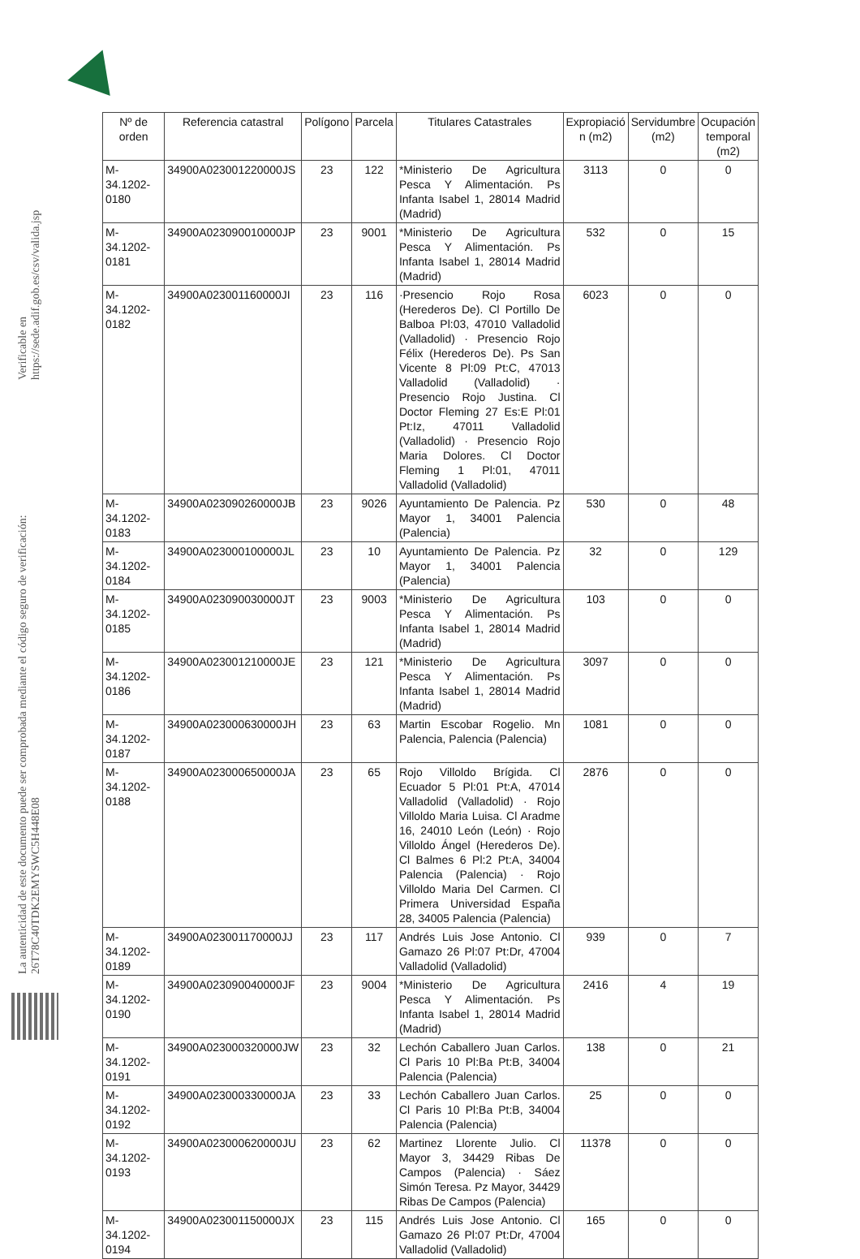La autenticidad de este documento puede ser comprobada mediante el código seguro de verificación: 26T78C40TDK2EMYSWC5H448E08
Verificable en https://sede.adif.gob.es/csv/valida.jsp
| Nº de orden | Referencia catastral | Polígono | Parcela | Titulares Catastrales | Expropiació n (m2) | Servidumbre (m2) | Ocupación temporal (m2) |
| --- | --- | --- | --- | --- | --- | --- | --- |
| M-34.1202-0180 | 34900A023001220000JS | 23 | 122 | *Ministerio De Agricultura Pesca Y Alimentación. Ps Infanta Isabel 1, 28014 Madrid (Madrid) | 3113 | 0 | 0 |
| M-34.1202-0181 | 34900A023090010000JP | 23 | 9001 | *Ministerio De Agricultura Pesca Y Alimentación. Ps Infanta Isabel 1, 28014 Madrid (Madrid) | 532 | 0 | 15 |
| M-34.1202-0182 | 34900A023001160000JI | 23 | 116 | ·Presencio Rojo Rosa (Herederos De). Cl Portillo De Balboa Pl:03, 47010 Valladolid (Valladolid) · Presencio Rojo Félix (Herederos De). Ps San Vicente 8 Pl:09 Pt:C, 47013 Valladolid (Valladolid) · Presencio Rojo Justina. Cl Doctor Fleming 27 Es:E Pl:01 Pt:Iz, 47011 Valladolid (Valladolid) · Presencio Rojo Maria Dolores. Cl Doctor Fleming 1 Pl:01, 47011 Valladolid (Valladolid) | 6023 | 0 | 0 |
| M-34.1202-0183 | 34900A023090260000JB | 23 | 9026 | Ayuntamiento De Palencia. Pz Mayor 1, 34001 Palencia (Palencia) | 530 | 0 | 48 |
| M-34.1202-0184 | 34900A023000100000JL | 23 | 10 | Ayuntamiento De Palencia. Pz Mayor 1, 34001 Palencia (Palencia) | 32 | 0 | 129 |
| M-34.1202-0185 | 34900A023090030000JT | 23 | 9003 | *Ministerio De Agricultura Pesca Y Alimentación. Ps Infanta Isabel 1, 28014 Madrid (Madrid) | 103 | 0 | 0 |
| M-34.1202-0186 | 34900A023001210000JE | 23 | 121 | *Ministerio De Agricultura Pesca Y Alimentación. Ps Infanta Isabel 1, 28014 Madrid (Madrid) | 3097 | 0 | 0 |
| M-34.1202-0187 | 34900A023000630000JH | 23 | 63 | Martin Escobar Rogelio. Mn Palencia, Palencia (Palencia) | 1081 | 0 | 0 |
| M-34.1202-0188 | 34900A023000650000JA | 23 | 65 | Rojo Villoldo Brígida. Cl Ecuador 5 Pl:01 Pt:A, 47014 Valladolid (Valladolid) · Rojo Villoldo Maria Luisa. Cl Aradme 16, 24010 León (León) · Rojo Villoldo Ángel (Herederos De). Cl Balmes 6 Pl:2 Pt:A, 34004 Palencia (Palencia) · Rojo Villoldo Maria Del Carmen. Cl Primera Universidad España 28, 34005 Palencia (Palencia) | 2876 | 0 | 0 |
| M-34.1202-0189 | 34900A023001170000JJ | 23 | 117 | Andrés Luis Jose Antonio. Cl Gamazo 26 Pl:07 Pt:Dr, 47004 Valladolid (Valladolid) | 939 | 0 | 7 |
| M-34.1202-0190 | 34900A023090040000JF | 23 | 9004 | *Ministerio De Agricultura Pesca Y Alimentación. Ps Infanta Isabel 1, 28014 Madrid (Madrid) | 2416 | 4 | 19 |
| M-34.1202-0191 | 34900A023000320000JW | 23 | 32 | Lechón Caballero Juan Carlos. Cl Paris 10 Pl:Ba Pt:B, 34004 Palencia (Palencia) | 138 | 0 | 21 |
| M-34.1202-0192 | 34900A023000330000JA | 23 | 33 | Lechón Caballero Juan Carlos. Cl Paris 10 Pl:Ba Pt:B, 34004 Palencia (Palencia) | 25 | 0 | 0 |
| M-34.1202-0193 | 34900A023000620000JU | 23 | 62 | Martinez Llorente Julio. Cl Mayor 3, 34429 Ribas De Campos (Palencia) · Sáez Simón Teresa. Pz Mayor, 34429 Ribas De Campos (Palencia) | 11378 | 0 | 0 |
| M-34.1202-0194 | 34900A023001150000JX | 23 | 115 | Andrés Luis Jose Antonio. Cl Gamazo 26 Pl:07 Pt:Dr, 47004 Valladolid (Valladolid) | 165 | 0 | 0 |